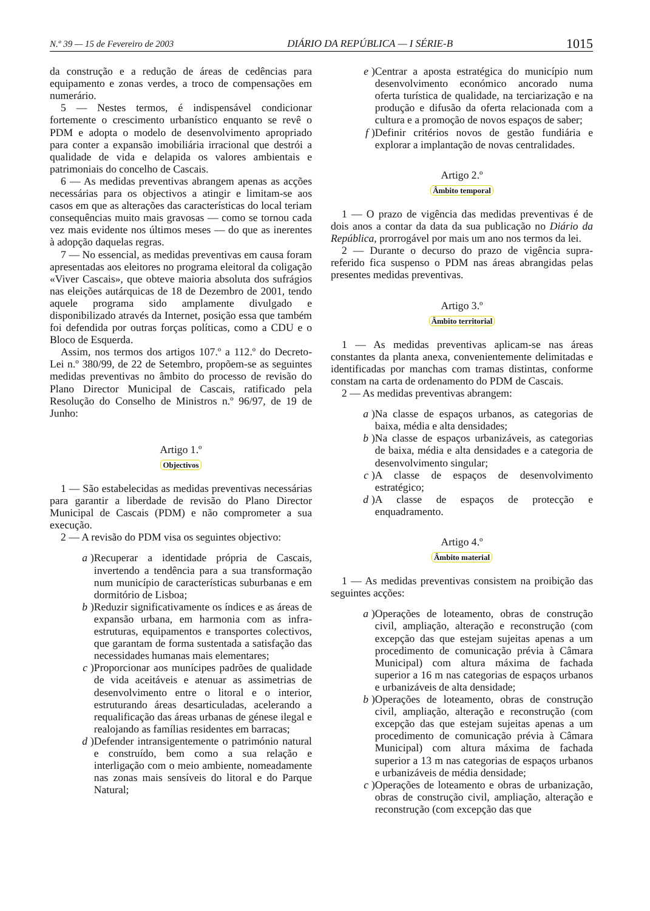N.º 39 — 15 de Fevereiro de 2003 DIÁRIO DA REPÚBLICA — I SÉRIE-B 1015
da construção e a redução de áreas de cedências para equipamento e zonas verdes, a troco de compensações em numerário.
5 — Nestes termos, é indispensável condicionar fortemente o crescimento urbanístico enquanto se revê o PDM e adopta o modelo de desenvolvimento apropriado para conter a expansão imobiliária irracional que destrói a qualidade de vida e delapida os valores ambientais e patrimoniais do concelho de Cascais.
6 — As medidas preventivas abrangem apenas as acções necessárias para os objectivos a atingir e limitam-se aos casos em que as alterações das características do local teriam consequências muito mais gravosas — como se tornou cada vez mais evidente nos últimos meses — do que as inerentes à adopção daquelas regras.
7 — No essencial, as medidas preventivas em causa foram apresentadas aos eleitores no programa eleitoral da coligação «Viver Cascais», que obteve maioria absoluta dos sufrágios nas eleições autárquicas de 18 de Dezembro de 2001, tendo aquele programa sido amplamente divulgado e disponibilizado através da Internet, posição essa que também foi defendida por outras forças políticas, como a CDU e o Bloco de Esquerda.
Assim, nos termos dos artigos 107.º a 112.º do Decreto-Lei n.º 380/99, de 22 de Setembro, propõem-se as seguintes medidas preventivas no âmbito do processo de revisão do Plano Director Municipal de Cascais, ratificado pela Resolução do Conselho de Ministros n.º 96/97, de 19 de Junho:
Artigo 1.º
Objectivos
1 — São estabelecidas as medidas preventivas necessárias para garantir a liberdade de revisão do Plano Director Municipal de Cascais (PDM) e não comprometer a sua execução.
2 — A revisão do PDM visa os seguintes objectivo:
a)
Recuperar a identidade própria de Cascais, invertendo a tendência para a sua transformação num município de características suburbanas e em dormitório de Lisboa;
b)
Reduzir significativamente os índices e as áreas de expansão urbana, em harmonia com as infra-estruturas, equipamentos e transportes colectivos, que garantam de forma sustentada a satisfação das necessidades humanas mais elementares;
c)
Proporcionar aos munícipes padrões de qualidade de vida aceitáveis e atenuar as assimetrias de desenvolvimento entre o litoral e o interior, estruturando áreas desarticuladas, acelerando a requalificação das áreas urbanas de génese ilegal e realojando as famílias residentes em barracas;
d)
Defender intransigentemente o património natural e construído, bem como a sua relação e interligação com o meio ambiente, nomeadamente nas zonas mais sensíveis do litoral e do Parque Natural;
e)
Centrar a aposta estratégica do município num desenvolvimento económico ancorado numa oferta turística de qualidade, na terciarização e na produção e difusão da oferta relacionada com a cultura e a promoção de novos espaços de saber;
f)
Definir critérios novos de gestão fundiária e explorar a implantação de novas centralidades.
Artigo 2.º
Âmbito temporal
1 — O prazo de vigência das medidas preventivas é de dois anos a contar da data da sua publicação no Diário da República, prorrogável por mais um ano nos termos da lei.
2 — Durante o decurso do prazo de vigência supra-referido fica suspenso o PDM nas áreas abrangidas pelas presentes medidas preventivas.
Artigo 3.º
Âmbito territorial
1 — As medidas preventivas aplicam-se nas áreas constantes da planta anexa, convenientemente delimitadas e identificadas por manchas com tramas distintas, conforme constam na carta de ordenamento do PDM de Cascais.
2 — As medidas preventivas abrangem:
a)
Na classe de espaços urbanos, as categorias de baixa, média e alta densidades;
b)
Na classe de espaços urbanizáveis, as categorias de baixa, média e alta densidades e a categoria de desenvolvimento singular;
c)
A classe de espaços de desenvolvimento estratégico;
d)
A classe de espaços de protecção e enquadramento.
Artigo 4.º
Âmbito material
1 — As medidas preventivas consistem na proibição das seguintes acções:
a)
Operações de loteamento, obras de construção civil, ampliação, alteração e reconstrução (com excepção das que estejam sujeitas apenas a um procedimento de comunicação prévia à Câmara Municipal) com altura máxima de fachada superior a 16 m nas categorias de espaços urbanos e urbanizáveis de alta densidade;
b)
Operações de loteamento, obras de construção civil, ampliação, alteração e reconstrução (com excepção das que estejam sujeitas apenas a um procedimento de comunicação prévia à Câmara Municipal) com altura máxima de fachada superior a 13 m nas categorias de espaços urbanos e urbanizáveis de média densidade;
c)
Operações de loteamento e obras de urbanização, obras de construção civil, ampliação, alteração e reconstrução (com excepção das que